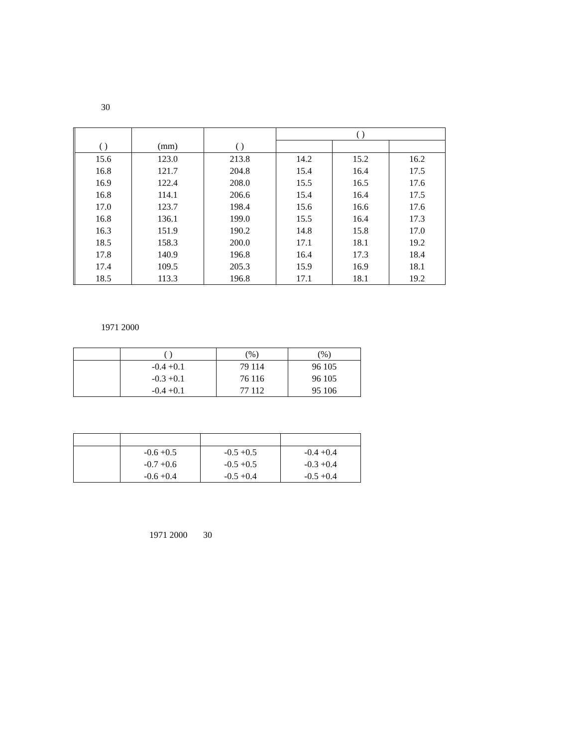30
| | | | | ( ) | | |
| --- | --- | --- | --- | --- | --- | --- |
| | ( ) | (mm) | ( ) | | | |
| | 15.6 | 123.0 | 213.8 | 14.2 | 15.2 | 16.2 |
| | 16.8 | 121.7 | 204.8 | 15.4 | 16.4 | 17.5 |
| | 16.9 | 122.4 | 208.0 | 15.5 | 16.5 | 17.6 |
| | 16.8 | 114.1 | 206.6 | 15.4 | 16.4 | 17.5 |
| | 17.0 | 123.7 | 198.4 | 15.6 | 16.6 | 17.6 |
| | 16.8 | 136.1 | 199.0 | 15.5 | 16.4 | 17.3 |
| | 16.3 | 151.9 | 190.2 | 14.8 | 15.8 | 17.0 |
| | 18.5 | 158.3 | 200.0 | 17.1 | 18.1 | 19.2 |
| | 17.8 | 140.9 | 196.8 | 16.4 | 17.3 | 18.4 |
| | 17.4 | 109.5 | 205.3 | 15.9 | 16.9 | 18.1 |
| | 18.5 | 113.3 | 196.8 | 17.1 | 18.1 | 19.2 |
1971 2000
| | ( ) | (%) | (%) |
| --- | --- | --- | --- |
| | -0.4 +0.1 | 79 114 | 96 105 |
| | -0.3 +0.1 | 76 116 | 96 105 |
| | -0.4 +0.1 | 77 112 | 95 106 |
| | -0.6 +0.5 | -0.5 +0.5 | -0.4 +0.4 |
| | -0.7 +0.6 | -0.5 +0.5 | -0.3 +0.4 |
| | -0.6 +0.4 | -0.5 +0.4 | -0.5 +0.4 |
1971 2000 30